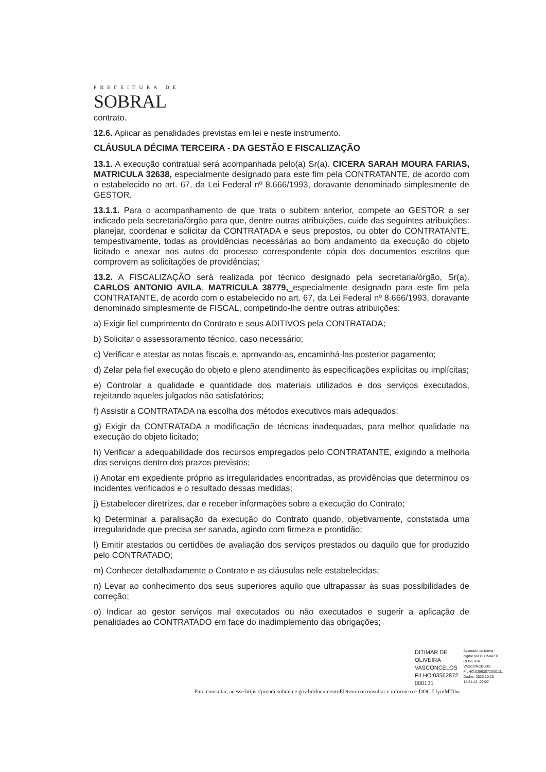PREFEITURA DE
SOBRAL
contrato.
12.6. Aplicar as penalidades previstas em lei e neste instrumento.
CLÁUSULA DÉCIMA TERCEIRA - DA GESTÃO E FISCALIZAÇÃO
13.1. A execução contratual será acompanhada pelo(a) Sr(a). CICERA SARAH MOURA FARIAS, MATRICULA 32638, especialmente designado para este fim pela CONTRATANTE, de acordo com o estabelecido no art. 67, da Lei Federal nº 8.666/1993, doravante denominado simplesmente de GESTOR.
13.1.1. Para o acompanhamento de que trata o subitem anterior, compete ao GESTOR a ser indicado pela secretaria/órgão para que, dentre outras atribuições, cuide das seguintes atribuições: planejar, coordenar e solicitar da CONTRATADA e seus prepostos, ou obter do CONTRATANTE, tempestivamente, todas as providências necessárias ao bom andamento da execução do objeto licitado e anexar aos autos do processo correspondente cópia dos documentos escritos que comprovem as solicitações de providências;
13.2. A FISCALIZAÇÃO será realizada por técnico designado pela secretaria/órgão, Sr(a). CARLOS ANTONIO AVILA, MATRICULA 38779,_especialmente designado para este fim pela CONTRATANTE, de acordo com o estabelecido no art. 67, da Lei Federal nº 8.666/1993, doravante denominado simplesmente de FISCAL, competindo-lhe dentre outras atribuições:
a) Exigir fiel cumprimento do Contrato e seus ADITIVOS pela CONTRATADA;
b) Solicitar o assessoramento técnico, caso necessário;
c) Verificar e atestar as notas fiscais e, aprovando-as, encaminhá-las posterior pagamento;
d) Zelar pela fiel execução do objeto e pleno atendimento às especificações explícitas ou implícitas;
e) Controlar a qualidade e quantidade dos materiais utilizados e dos serviços executados, rejeitando aqueles julgados não satisfatórios;
f) Assistir a CONTRATADA na escolha dos métodos executivos mais adequados;
g) Exigir da CONTRATADA a modificação de técnicas inadequadas, para melhor qualidade na execução do objeto licitado;
h) Verificar a adequabilidade dos recursos empregados pelo CONTRATANTE, exigindo a melhoria dos serviços dentro dos prazos previstos;
i) Anotar em expediente próprio as irregularidades encontradas, as providências que determinou os incidentes verificados e o resultado dessas medidas;
j) Estabelecer diretrizes, dar e receber informações sobre a execução do Contrato;
k) Determinar a paralisação da execução do Contrato quando, objetivamente, constatada uma irregularidade que precisa ser sanada, agindo com firmeza e prontidão;
l) Emitir atestados ou certidões de avaliação dos serviços prestados ou daquilo que for produzido pelo CONTRATADO;
m) Conhecer detalhadamente o Contrato e as cláusulas nele estabelecidas;
n) Levar ao conhecimento dos seus superiores aquilo que ultrapassar às suas possibilidades de correção;
o) Indicar ao gestor serviços mal executados ou não executados e sugerir a aplicação de penalidades ao CONTRATADO em face do inadimplemento das obrigações;
DITIMAR DE
OLIVEIRA
VASCONCELOS
FILHO:03562872
000131
Assinado de forma
digital por DITIMAR DE
OLIVEIRA
VASCONCELOS
FILHO:03562872000131
Dados: 2023.10.19
14:21:12 -03'00'
Para consultar, acesse https://proadi.sobral.ce.gov.br/documentoEletronico/consultar e informe o e-DOC LlymMT0w